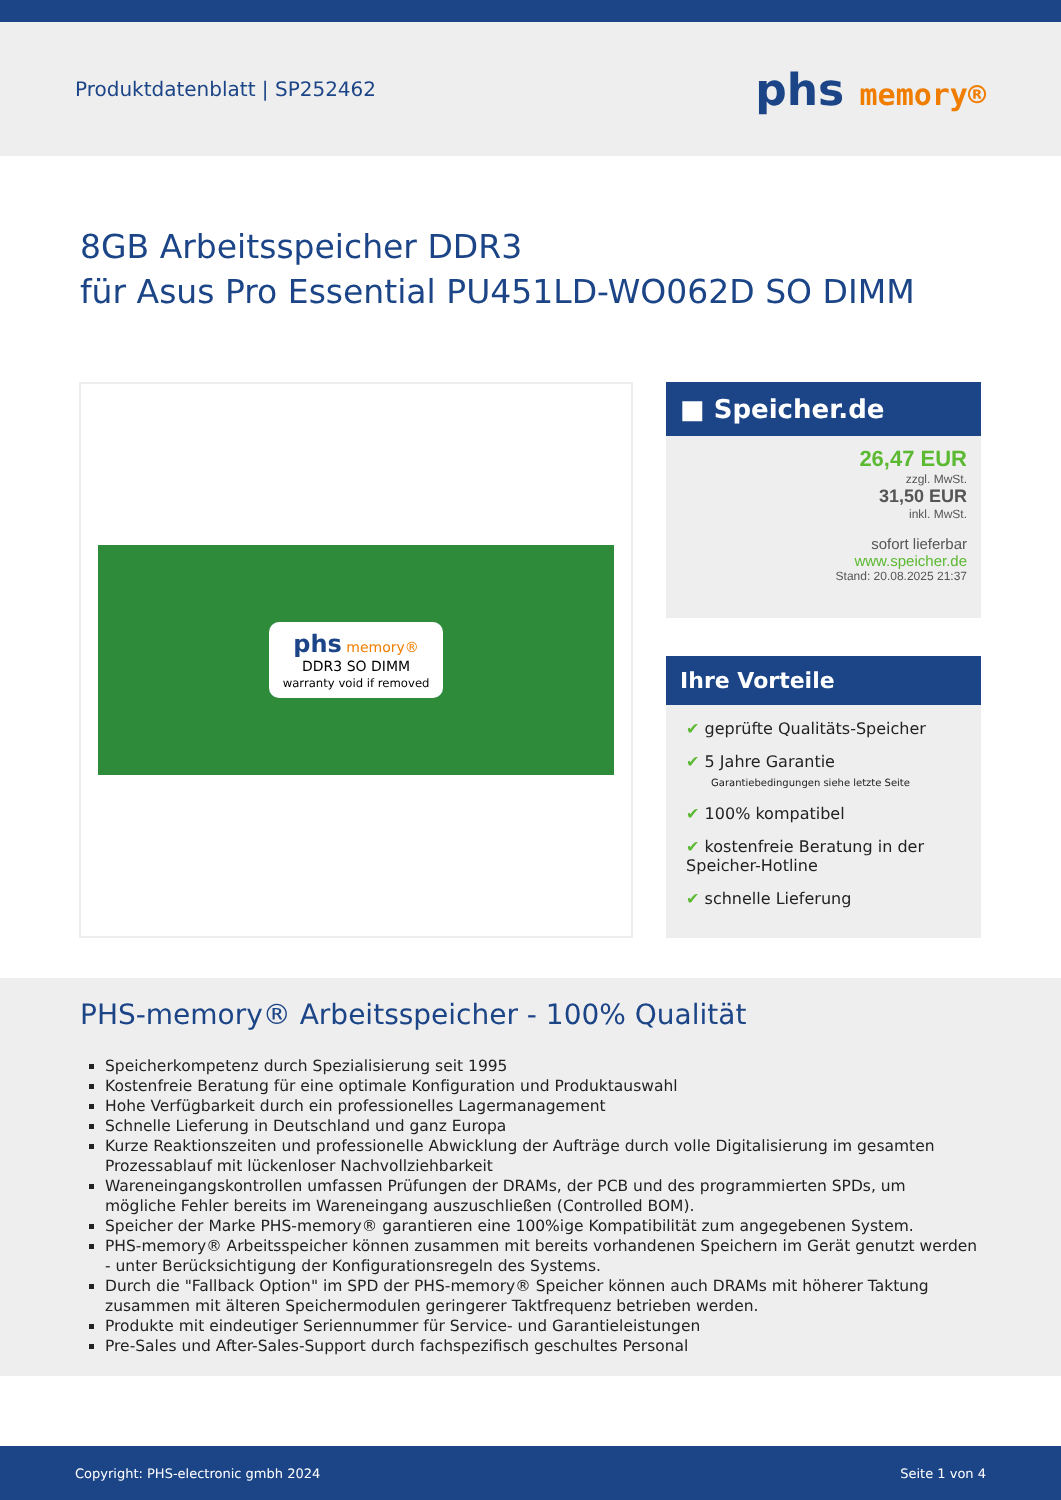Produktdatenblatt | SP252462
phs memory®
8GB Arbeitsspeicher DDR3
für Asus Pro Essential PU451LD-WO062D SO DIMM
phs memory®
DDR3 SO DIMM
warranty void if removed
■ Speicher.de
26,47 EUR
zzgl. MwSt.
31,50 EUR
inkl. MwSt.
sofort lieferbar
www.speicher.de
Stand: 20.08.2025 21:37
Ihre Vorteile
✔ geprüfte Qualitäts-Speicher
✔ 5 Jahre Garantie
Garantiebedingungen siehe letzte Seite
✔ 100% kompatibel
✔ kostenfreie Beratung in der Speicher-Hotline
✔ schnelle Lieferung
PHS-memory® Arbeitsspeicher - 100% Qualität
Speicherkompetenz durch Spezialisierung seit 1995
Kostenfreie Beratung für eine optimale Konfiguration und Produktauswahl
Hohe Verfügbarkeit durch ein professionelles Lagermanagement
Schnelle Lieferung in Deutschland und ganz Europa
Kurze Reaktionszeiten und professionelle Abwicklung der Aufträge durch volle Digitalisierung im gesamten Prozessablauf mit lückenloser Nachvollziehbarkeit
Wareneingangskontrollen umfassen Prüfungen der DRAMs, der PCB und des programmierten SPDs, um mögliche Fehler bereits im Wareneingang auszuschließen (Controlled BOM).
Speicher der Marke PHS-memory® garantieren eine 100%ige Kompatibilität zum angegebenen System.
PHS-memory® Arbeitsspeicher können zusammen mit bereits vorhandenen Speichern im Gerät genutzt werden - unter Berücksichtigung der Konfigurationsregeln des Systems.
Durch die "Fallback Option" im SPD der PHS-memory® Speicher können auch DRAMs mit höherer Taktung zusammen mit älteren Speichermodulen geringerer Taktfrequenz betrieben werden.
Produkte mit eindeutiger Seriennummer für Service- und Garantieleistungen
Pre-Sales und After-Sales-Support durch fachspezifisch geschultes Personal
Copyright: PHS-electronic gmbh 2024 Seite 1 von 4